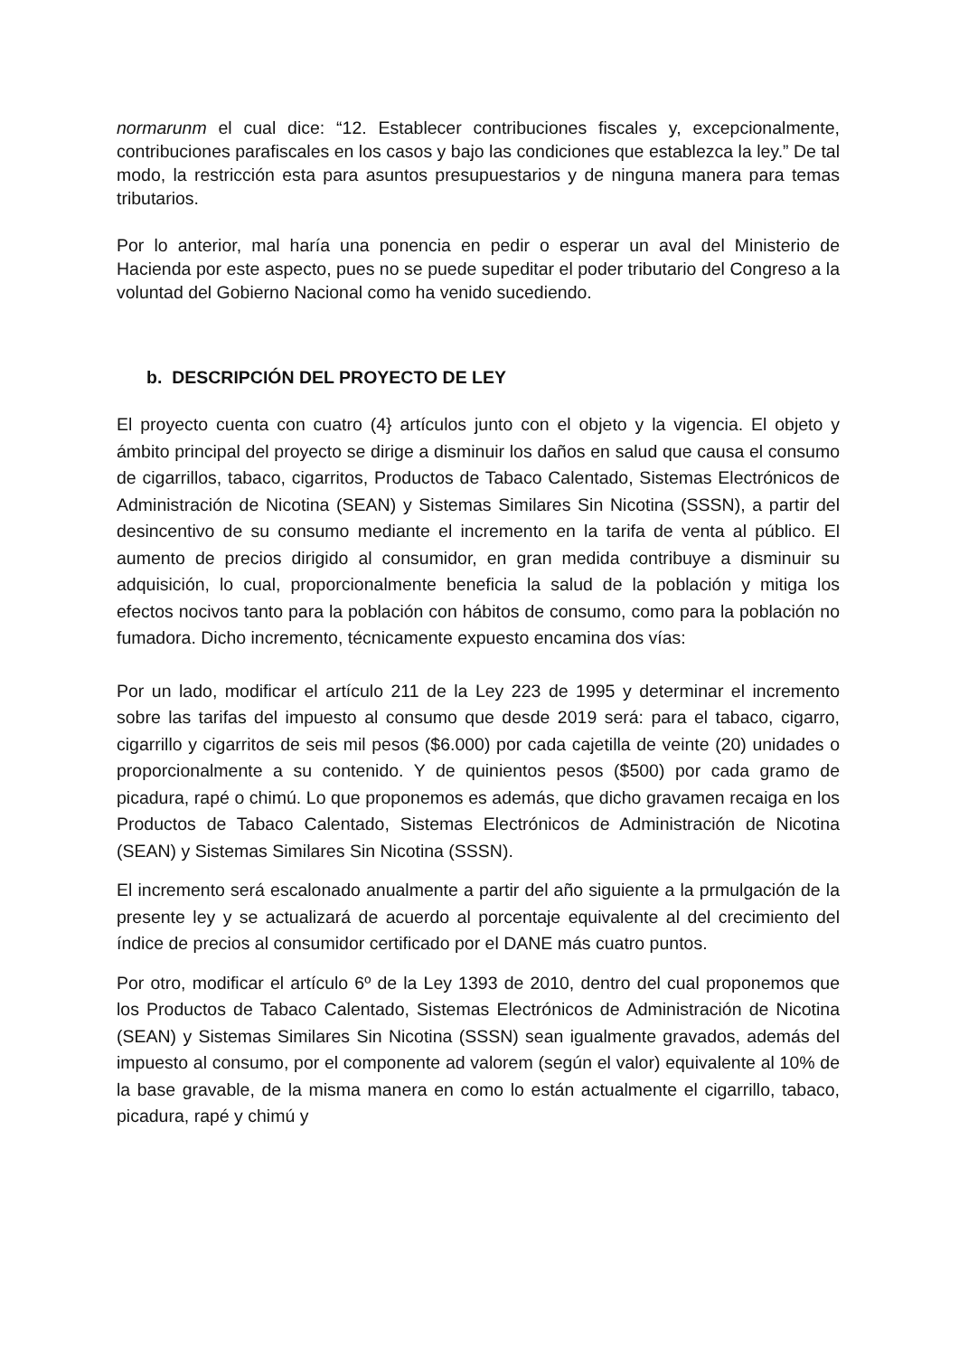normarunm el cual dice: “12. Establecer contribuciones fiscales y, excepcionalmente, contribuciones parafiscales en los casos y bajo las condiciones que establezca la ley.” De tal modo, la restricción esta para asuntos presupuestarios y de ninguna manera para temas tributarios.
Por lo anterior, mal haría una ponencia en pedir o esperar un aval del Ministerio de Hacienda por este aspecto, pues no se puede supeditar el poder tributario del Congreso a la voluntad del Gobierno Nacional como ha venido sucediendo.
b. DESCRIPCIÓN DEL PROYECTO DE LEY
El proyecto cuenta con cuatro (4} artículos junto con el objeto y la vigencia. El objeto y ámbito principal del proyecto se dirige a disminuir los daños en salud que causa el consumo de cigarrillos, tabaco, cigarritos, Productos de Tabaco Calentado, Sistemas Electrónicos de Administración de Nicotina (SEAN) y Sistemas Similares Sin Nicotina (SSSN), a partir del desincentivo de su consumo mediante el incremento en la tarifa de venta al público. El aumento de precios dirigido al consumidor, en gran medida contribuye a disminuir su adquisición, lo cual, proporcionalmente beneficia la salud de la población y mitiga los efectos nocivos tanto para la población con hábitos de consumo, como para la población no fumadora. Dicho incremento, técnicamente expuesto encamina dos vías:
Por un lado, modificar el artículo 211 de la Ley 223 de 1995 y determinar el incremento sobre las tarifas del impuesto al consumo que desde 2019 será: para el tabaco, cigarro, cigarrillo y cigarritos de seis mil pesos ($6.000) por cada cajetilla de veinte (20) unidades o proporcionalmente a su contenido. Y de quinientos pesos ($500) por cada gramo de picadura, rapé o chimú. Lo que proponemos es además, que dicho gravamen recaiga en los Productos de Tabaco Calentado, Sistemas Electrónicos de Administración de Nicotina (SEAN) y Sistemas Similares Sin Nicotina (SSSN).
El incremento será escalonado anualmente a partir del año siguiente a la prmulgación de la presente ley y se actualizará de acuerdo al porcentaje equivalente al del crecimiento del índice de precios al consumidor certificado por el DANE más cuatro puntos.
Por otro, modificar el artículo 6º de la Ley 1393 de 2010, dentro del cual proponemos que los Productos de Tabaco Calentado, Sistemas Electrónicos de Administración de Nicotina (SEAN) y Sistemas Similares Sin Nicotina (SSSN) sean igualmente gravados, además del impuesto al consumo, por el componente ad valorem (según el valor) equivalente al 10% de la base gravable, de la misma manera en como lo están actualmente el cigarrillo, tabaco, picadura, rapé y chimú y